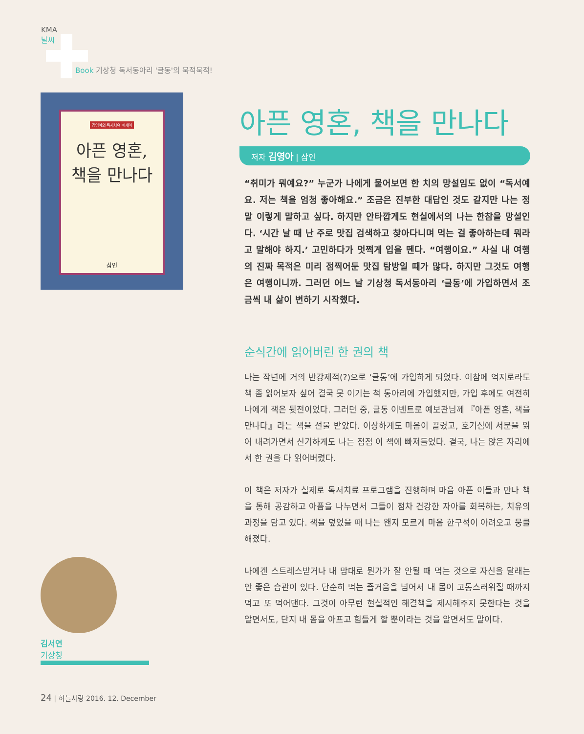KMA
날씨
Book 기상청 독서동아리 '글동'의 북적북적!
김영아의 독서치유 에세이
아픈 영혼,
책을 만나다
삼인
아픈 영혼, 책을 만나다
저자 김영아 | 삼인
“취미가 뭐예요?” 누군가 나에게 물어보면 한 치의 망설임도 없이 “독서예요. 저는 책을 엄청 좋아해요.” 조금은 진부한 대답인 것도 같지만 나는 정말 이렇게 말하고 싶다. 하지만 안타깝게도 현실에서의 나는 한참을 망설인다. ‘시간 날 때 난 주로 맛집 검색하고 찾아다니며 먹는 걸 좋아하는데 뭐라고 말해야 하지.’ 고민하다가 멋쩍게 입을 뗀다. “여행이요.” 사실 내 여행의 진짜 목적은 미리 점찍어둔 맛집 탐방일 때가 많다. 하지만 그것도 여행은 여행이니까. 그러던 어느 날 기상청 독서동아리 ‘글동’에 가입하면서 조금씩 내 삶이 변하기 시작했다.
순식간에 읽어버린 한 권의 책
나는 작년에 거의 반강제적(?)으로 ‘글동’에 가입하게 되었다. 이참에 억지로라도 책 좀 읽어보자 싶어 결국 못 이기는 척 동아리에 가입했지만, 가입 후에도 여전히 나에게 책은 뒷전이었다. 그러던 중, 글동 이벤트로 예보관님께 『아픈 영혼, 책을 만나다』라는 책을 선물 받았다. 이상하게도 마음이 끌렸고, 호기심에 서문을 읽어 내려가면서 신기하게도 나는 점점 이 책에 빠져들었다. 결국, 나는 앉은 자리에서 한 권을 다 읽어버렸다.
이 책은 저자가 실제로 독서치료 프로그램을 진행하며 마음 아픈 이들과 만나 책을 통해 공감하고 아픔을 나누면서 그들이 점차 건강한 자아를 회복하는, 치유의 과정을 담고 있다. 책을 덮었을 때 나는 왠지 모르게 마음 한구석이 아려오고 뭉클해졌다.
나에겐 스트레스받거나 내 맘대로 뭔가가 잘 안될 때 먹는 것으로 자신을 달래는 안 좋은 습관이 있다. 단순히 먹는 즐거움을 넘어서 내 몸이 고통스러워질 때까지 먹고 또 먹어댄다. 그것이 아무런 현실적인 해결책을 제시해주지 못한다는 것을 알면서도, 단지 내 몸을 아프고 힘들게 할 뿐이라는 것을 알면서도 말이다.
김서연
기상청
24 | 하늘사랑 2016. 12. December